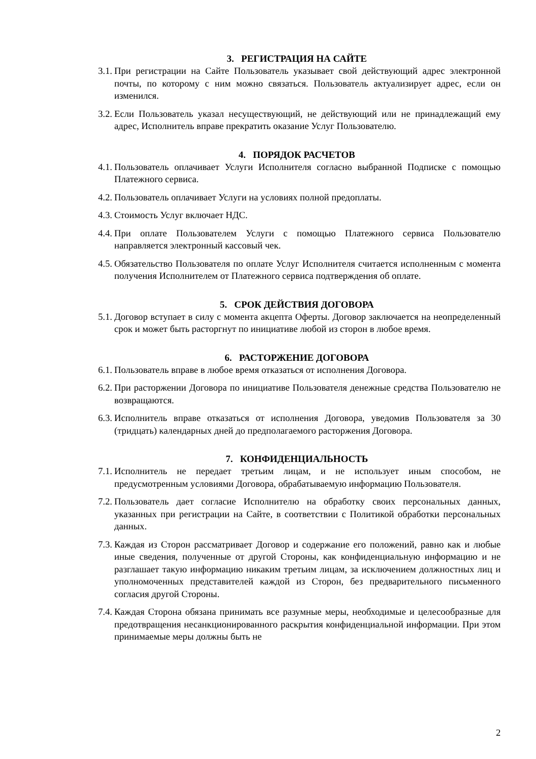3. РЕГИСТРАЦИЯ НА САЙТЕ
3.1. При регистрации на Сайте Пользователь указывает свой действующий адрес электронной почты, по которому с ним можно связаться. Пользователь актуализирует адрес, если он изменился.
3.2. Если Пользователь указал несуществующий, не действующий или не принадлежащий ему адрес, Исполнитель вправе прекратить оказание Услуг Пользователю.
4. ПОРЯДОК РАСЧЕТОВ
4.1. Пользователь оплачивает Услуги Исполнителя согласно выбранной Подписке с помощью Платежного сервиса.
4.2. Пользователь оплачивает Услуги на условиях полной предоплаты.
4.3. Стоимость Услуг включает НДС.
4.4. При оплате Пользователем Услуги с помощью Платежного сервиса Пользователю направляется электронный кассовый чек.
4.5. Обязательство Пользователя по оплате Услуг Исполнителя считается исполненным с момента получения Исполнителем от Платежного сервиса подтверждения об оплате.
5. СРОК ДЕЙСТВИЯ ДОГОВОРА
5.1. Договор вступает в силу с момента акцепта Оферты. Договор заключается на неопределенный срок и может быть расторгнут по инициативе любой из сторон в любое время.
6. РАСТОРЖЕНИЕ ДОГОВОРА
6.1. Пользователь вправе в любое время отказаться от исполнения Договора.
6.2. При расторжении Договора по инициативе Пользователя денежные средства Пользователю не возвращаются.
6.3. Исполнитель вправе отказаться от исполнения Договора, уведомив Пользователя за 30 (тридцать) календарных дней до предполагаемого расторжения Договора.
7. КОНФИДЕНЦИАЛЬНОСТЬ
7.1. Исполнитель не передает третьим лицам, и не использует иным способом, не предусмотренным условиями Договора, обрабатываемую информацию Пользователя.
7.2. Пользователь дает согласие Исполнителю на обработку своих персональных данных, указанных при регистрации на Сайте, в соответствии с Политикой обработки персональных данных.
7.3. Каждая из Сторон рассматривает Договор и содержание его положений, равно как и любые иные сведения, полученные от другой Стороны, как конфиденциальную информацию и не разглашает такую информацию никаким третьим лицам, за исключением должностных лиц и уполномоченных представителей каждой из Сторон, без предварительного письменного согласия другой Стороны.
7.4. Каждая Сторона обязана принимать все разумные меры, необходимые и целесообразные для предотвращения несанкционированного раскрытия конфиденциальной информации. При этом принимаемые меры должны быть не
2